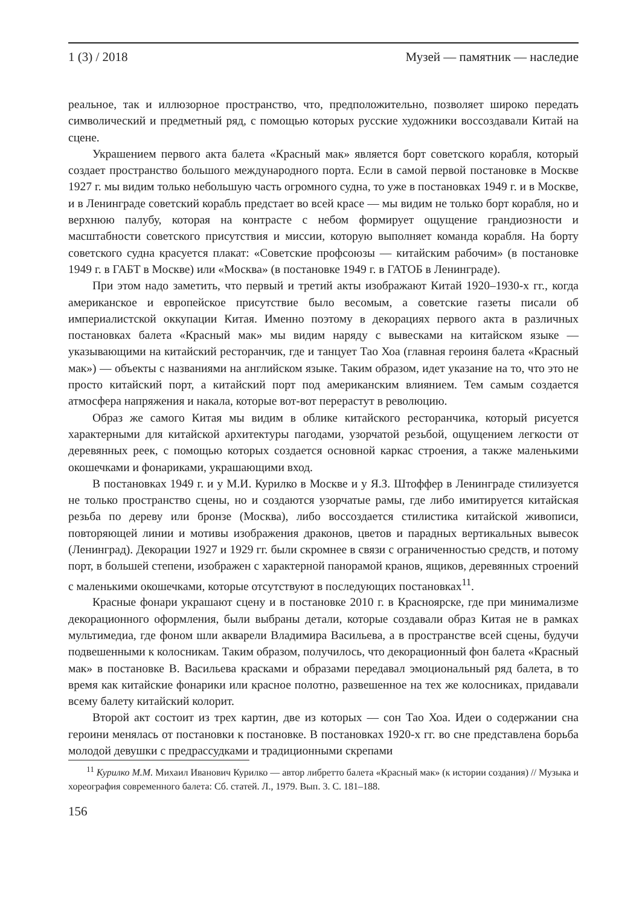1 (3) / 2018 Музей — памятник — наследие
реальное, так и иллюзорное пространство, что, предположительно, позволяет широко передать символический и предметный ряд, с помощью которых русские художники воссоздавали Китай на сцене.
Украшением первого акта балета «Красный мак» является борт советского корабля, который создает пространство большого международного порта. Если в самой первой постановке в Москве 1927 г. мы видим только небольшую часть огромного судна, то уже в постановках 1949 г. и в Москве, и в Ленинграде советский корабль предстает во всей красе — мы видим не только борт корабля, но и верхнюю палубу, которая на контрасте с небом формирует ощущение грандиозности и масштабности советского присутствия и миссии, которую выполняет команда корабля. На борту советского судна красуется плакат: «Советские профсоюзы — китайским рабочим» (в постановке 1949 г. в ГАБТ в Москве) или «Москва» (в постановке 1949 г. в ГАТОБ в Ленинграде).
При этом надо заметить, что первый и третий акты изображают Китай 1920–1930-х гг., когда американское и европейское присутствие было весомым, а советские газеты писали об империалистской оккупации Китая. Именно поэтому в декорациях первого акта в различных постановках балета «Красный мак» мы видим наряду с вывесками на китайском языке — указывающими на китайский ресторанчик, где и танцует Тао Хоа (главная героиня балета «Красный мак») — объекты с названиями на английском языке. Таким образом, идет указание на то, что это не просто китайский порт, а китайский порт под американским влиянием. Тем самым создается атмосфера напряжения и накала, которые вот-вот перерастут в революцию.
Образ же самого Китая мы видим в облике китайского ресторанчика, который рисуется характерными для китайской архитектуры пагодами, узорчатой резьбой, ощущением легкости от деревянных реек, с помощью которых создается основной каркас строения, а также маленькими окошечками и фонариками, украшающими вход.
В постановках 1949 г. и у М.И. Курилко в Москве и у Я.З. Штоффер в Ленинграде стилизуется не только пространство сцены, но и создаются узорчатые рамы, где либо имитируется китайская резьба по дереву или бронзе (Москва), либо воссоздается стилистика китайской живописи, повторяющей линии и мотивы изображения драконов, цветов и парадных вертикальных вывесок (Ленинград). Декорации 1927 и 1929 гг. были скромнее в связи с ограниченностью средств, и потому порт, в большей степени, изображен с характерной панорамой кранов, ящиков, деревянных строений с маленькими окошечками, которые отсутствуют в последующих постановках<sup>11</sup>.
Красные фонари украшают сцену и в постановке 2010 г. в Красноярске, где при минимализме декорационного оформления, были выбраны детали, которые создавали образ Китая не в рамках мультимедиа, где фоном шли акварели Владимира Васильева, а в пространстве всей сцены, будучи подвешенными к колосникам. Таким образом, получилось, что декорационный фон балета «Красный мак» в постановке В. Васильева красками и образами передавал эмоциональный ряд балета, в то время как китайские фонарики или красное полотно, развешенное на тех же колосниках, придавали всему балету китайский колорит.
Второй акт состоит из трех картин, две из которых — сон Тао Хоа. Идеи о содержании сна героини менялась от постановки к постановке. В постановках 1920-х гг. во сне представлена борьба молодой девушки с предрассудками и традиционными скрепами
<sup>11</sup> Курилко М.М. Михаил Иванович Курилко — автор либретто балета «Красный мак» (к истории создания) // Музыка и хореография современного балета: Сб. статей. Л., 1979. Вып. 3. С. 181–188.
156